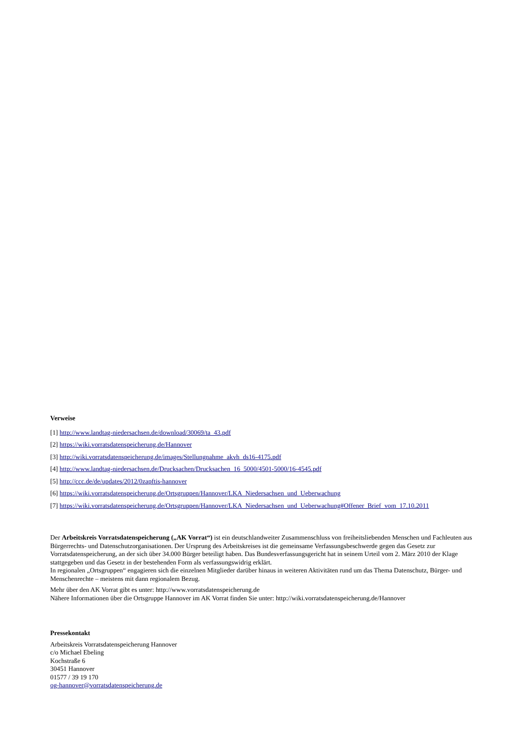Verweise
[1] http://www.landtag-niedersachsen.de/download/30069/ta_43.pdf
[2] https://wiki.vorratsdatenspeicherung.de/Hannover
[3] http://wiki.vorratsdatenspeicherung.de/images/Stellungnahme_akvh_ds16-4175.pdf
[4] http://www.landtag-niedersachsen.de/Drucksachen/Drucksachen_16_5000/4501-5000/16-4545.pdf
[5] http://ccc.de/de/updates/2012/0zapftis-hannover
[6] https://wiki.vorratsdatenspeicherung.de/Ortsgruppen/Hannover/LKA_Niedersachsen_und_Ueberwachung
[7] https://wiki.vorratsdatenspeicherung.de/Ortsgruppen/Hannover/LKA_Niedersachsen_und_Ueberwachung#Offener_Brief_vom_17.10.2011
Der Arbeitskreis Vorratsdatenspeicherung („AK Vorrat“) ist ein deutschlandweiter Zusammenschluss von freiheitsliebenden Menschen und Fachleuten aus Bürgerrechts- und Datenschutzorganisationen. Der Ursprung des Arbeitskreises ist die gemeinsame Verfassungsbeschwerde gegen das Gesetz zur Vorratsdatenspeicherung, an der sich über 34.000 Bürger beteiligt haben. Das Bundesverfassungsgericht hat in seinem Urteil vom 2. März 2010 der Klage stattgegeben und das Gesetz in der bestehenden Form als verfassungswidrig erklärt.
In regionalen „Ortsgruppen“ engagieren sich die einzelnen Mitglieder darüber hinaus in weiteren Aktivitäten rund um das Thema Datenschutz, Bürger- und Menschenrechte – meistens mit dann regionalem Bezug.
Mehr über den AK Vorrat gibt es unter: http://www.vorratsdatenspeicherung.de
Nähere Informationen über die Ortsgruppe Hannover im AK Vorrat finden Sie unter: http://wiki.vorratsdatenspeicherung.de/Hannover
Pressekontakt
Arbeitskreis Vorratsdatenspeicherung Hannover
c/o Michael Ebeling
Kochstraße 6
30451 Hannover
01577 / 39 19 170
og-hannover@vorratsdatenspeicherung.de